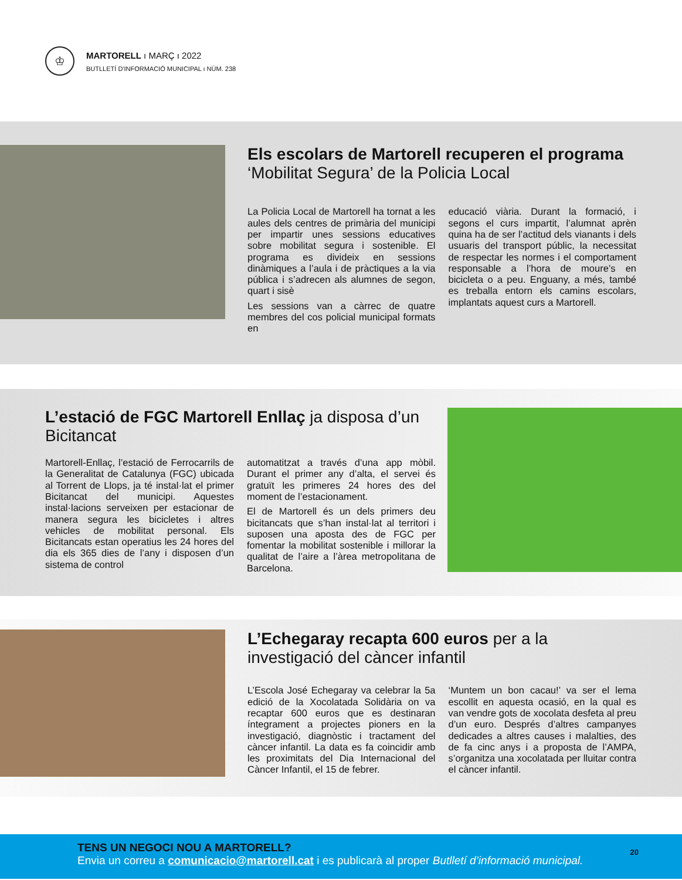♔
MARTORELL ı MARÇ ı 2022
BUTLLETÍ D'INFORMACIÓ MUNICIPAL ı NÚM. 238
Els escolars de Martorell recuperen el programa ‘Mobilitat Segura’ de la Policia Local
La Policia Local de Martorell ha tornat a les aules dels centres de primària del municipi per impartir unes sessions educatives sobre mobilitat segura i sostenible. El programa es divideix en sessions dinàmiques a l’aula i de pràctiques a la via pública i s’adrecen als alumnes de segon, quart i sisè
Les sessions van a càrrec de quatre membres del cos policial municipal formats en
educació viària. Durant la formació, i segons el curs impartit, l’alumnat aprèn quina ha de ser l’actitud dels vianants i dels usuaris del transport públic, la necessitat de respectar les normes i el comportament responsable a l’hora de moure’s en bicicleta o a peu. Enguany, a més, també es treballa entorn els camins escolars, implantats aquest curs a Martorell.
L’estació de FGC Martorell Enllaç ja disposa d’un Bicitancat
Martorell-Enllaç, l’estació de Ferrocarrils de la Generalitat de Catalunya (FGC) ubicada al Torrent de Llops, ja té instal·lat el primer Bicitancat del municipi. Aquestes instal·lacions serveixen per estacionar de manera segura les bicicletes i altres vehicles de mobilitat personal. Els Bicitancats estan operatius les 24 hores del dia els 365 dies de l’any i disposen d’un sistema de control
automatitzat a través d’una app mòbil. Durant el primer any d’alta, el servei és gratuït les primeres 24 hores des del moment de l’estacionament.
El de Martorell és un dels primers deu bicitancats que s’han instal·lat al territori i suposen una aposta des de FGC per fomentar la mobilitat sostenible i millorar la qualitat de l’aire a l’àrea metropolitana de Barcelona.
L’Echegaray recapta 600 euros per a la investigació del càncer infantil
L’Escola José Echegaray va celebrar la 5a edició de la Xocolatada Solidària on va recaptar 600 euros que es destinaran íntegrament a projectes pioners en la investigació, diagnòstic i tractament del càncer infantil. La data es fa coincidir amb les proximitats del Dia Internacional del Càncer Infantil, el 15 de febrer.
‘Muntem un bon cacau!’ va ser el lema escollit en aquesta ocasió, en la qual es van vendre gots de xocolata desfeta al preu d’un euro. Després d’altres campanyes dedicades a altres causes i malalties, des de fa cinc anys i a proposta de l’AMPA, s’organitza una xocolatada per lluitar contra el càncer infantil.
TENS UN NEGOCI NOU A MARTORELL?
Envia un correu a comunicacio@martorell.cat i es publicarà al proper Butlletí d’informació municipal.
20